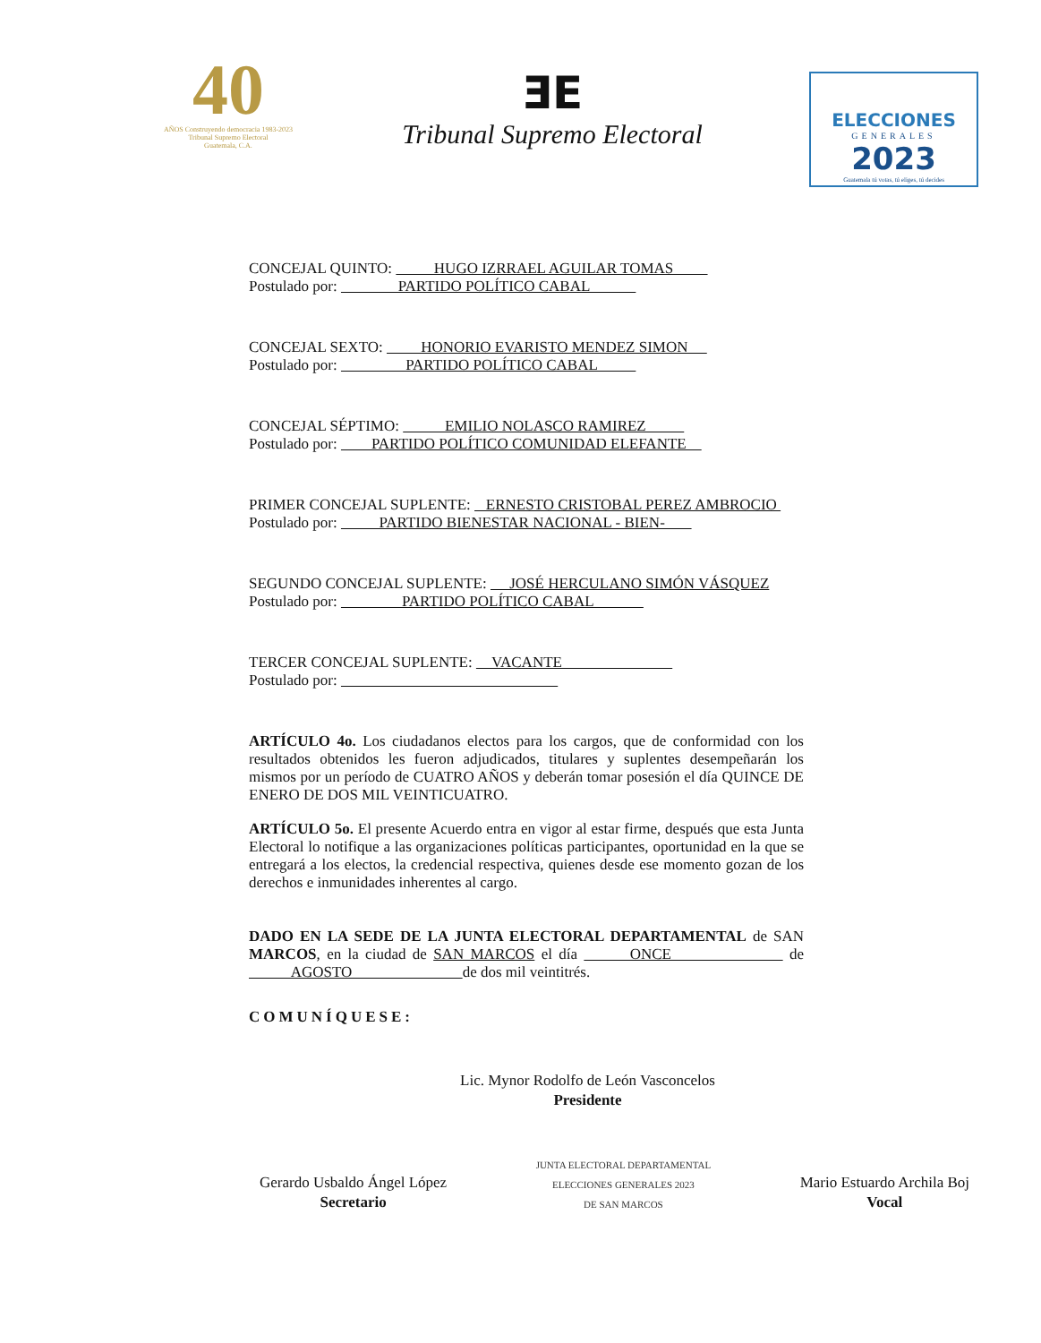40
AÑOS Construyendo democracia 1983-2023
Tribunal Supremo Electoral
Guatemala, C.A.
ƎE
Tribunal Supremo Electoral
ELECCIONES
GENERALES
2023
Guatemala tú votas, tú eliges, tú decides
CONCEJAL QUINTO: HUGO IZRRAEL AGUILAR TOMAS
Postulado por: PARTIDO POLÍTICO CABAL
CONCEJAL SEXTO: HONORIO EVARISTO MENDEZ SIMON
Postulado por: PARTIDO POLÍTICO CABAL
CONCEJAL SÉPTIMO: EMILIO NOLASCO RAMIREZ
Postulado por: PARTIDO POLÍTICO COMUNIDAD ELEFANTE
PRIMER CONCEJAL SUPLENTE: ERNESTO CRISTOBAL PEREZ AMBROCIO
Postulado por: PARTIDO BIENESTAR NACIONAL - BIEN-
SEGUNDO CONCEJAL SUPLENTE: JOSÉ HERCULANO SIMÓN VÁSQUEZ
Postulado por: PARTIDO POLÍTICO CABAL
TERCER CONCEJAL SUPLENTE: VACANTE
Postulado por:
ARTÍCULO 4o. Los ciudadanos electos para los cargos, que de conformidad con los resultados obtenidos les fueron adjudicados, titulares y suplentes desempeñarán los mismos por un período de CUATRO AÑOS y deberán tomar posesión el día QUINCE DE ENERO DE DOS MIL VEINTICUATRO.
ARTÍCULO 5o. El presente Acuerdo entra en vigor al estar firme, después que esta Junta Electoral lo notifique a las organizaciones políticas participantes, oportunidad en la que se entregará a los electos, la credencial respectiva, quienes desde ese momento gozan de los derechos e inmunidades inherentes al cargo.
DADO EN LA SEDE DE LA JUNTA ELECTORAL DEPARTAMENTAL de SAN MARCOS, en la ciudad de SAN MARCOS el día ONCE de AGOSTO de dos mil veintitrés.
COMUNÍQUESE:
Lic. Mynor Rodolfo de León Vasconcelos
Presidente
Gerardo Usbaldo Ángel López
Secretario
JUNTA ELECTORAL DEPARTAMENTAL
ELECCIONES GENERALES 2023
DE SAN MARCOS
Mario Estuardo Archila Boj
Vocal